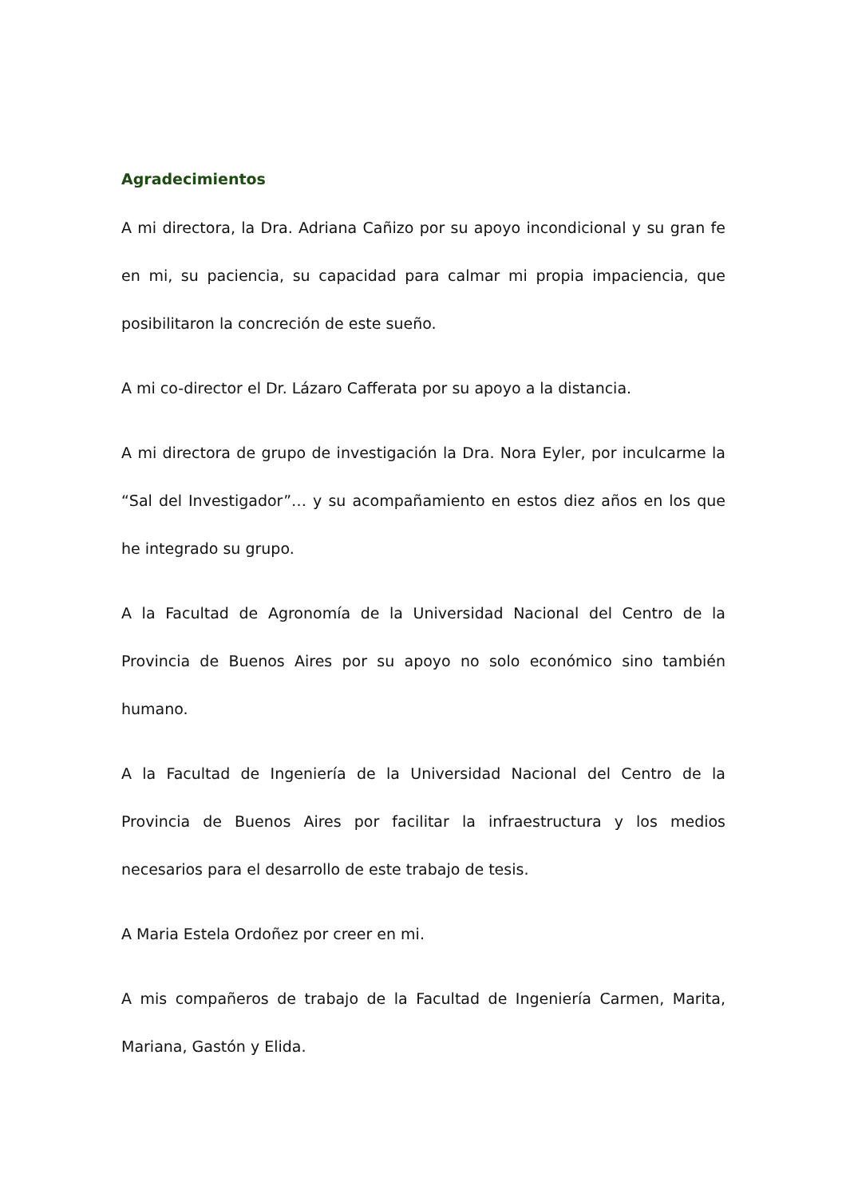Agradecimientos
A mi directora, la Dra. Adriana Cañizo por su apoyo incondicional y su gran fe en mi, su paciencia, su capacidad para calmar mi propia impaciencia, que posibilitaron la concreción de este sueño.
A mi co-director el Dr. Lázaro Cafferata por su apoyo a la distancia.
A mi directora de grupo de investigación la Dra. Nora Eyler, por inculcarme la “Sal del Investigador”… y su acompañamiento en estos diez años en los que he integrado su grupo.
A la Facultad de Agronomía de la Universidad Nacional del Centro de la Provincia de Buenos Aires por su apoyo no solo económico sino también humano.
A la Facultad de Ingeniería de la Universidad Nacional del Centro de la Provincia de Buenos Aires por facilitar la infraestructura y los medios necesarios para el desarrollo de este trabajo de tesis.
A Maria Estela Ordoñez por creer en mi.
A mis compañeros de trabajo de la Facultad de Ingeniería Carmen, Marita, Mariana, Gastón y Elida.